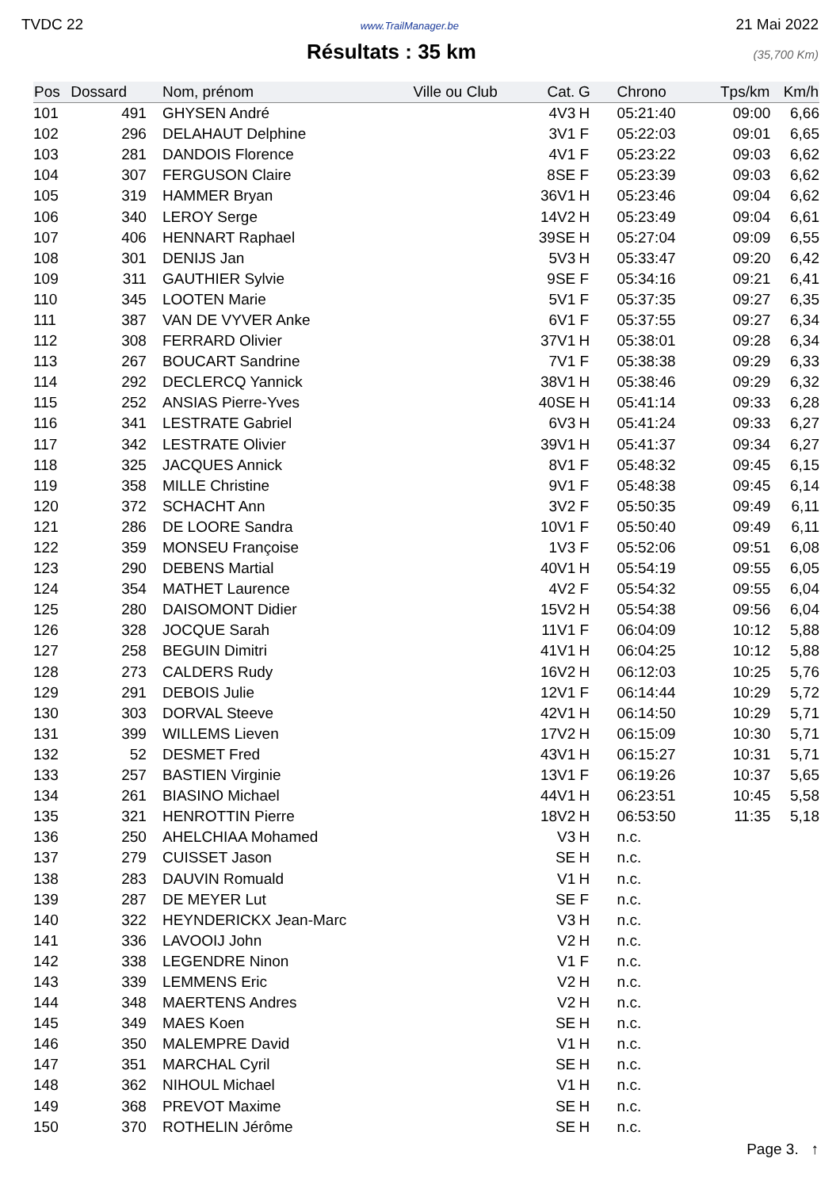TVDC 22 www.TrailManager.be 21 Mai 2022
Résultats : 35 km
(35,700 Km)
| Pos | Dossard | Nom, prénom | Ville ou Club | Cat. | G | Chrono | Tps/km | Km/h |
| --- | --- | --- | --- | --- | --- | --- | --- | --- |
| 101 | 491 | GHYSEN André | | 4V3 | H | 05:21:40 | 09:00 | 6,66 |
| 102 | 296 | DELAHAUT Delphine | | 3V1 | F | 05:22:03 | 09:01 | 6,65 |
| 103 | 281 | DANDOIS Florence | | 4V1 | F | 05:23:22 | 09:03 | 6,62 |
| 104 | 307 | FERGUSON Claire | | 8SE | F | 05:23:39 | 09:03 | 6,62 |
| 105 | 319 | HAMMER Bryan | | 36V1 | H | 05:23:46 | 09:04 | 6,62 |
| 106 | 340 | LEROY Serge | | 14V2 | H | 05:23:49 | 09:04 | 6,61 |
| 107 | 406 | HENNART Raphael | | 39SE | H | 05:27:04 | 09:09 | 6,55 |
| 108 | 301 | DENIJS Jan | | 5V3 | H | 05:33:47 | 09:20 | 6,42 |
| 109 | 311 | GAUTHIER Sylvie | | 9SE | F | 05:34:16 | 09:21 | 6,41 |
| 110 | 345 | LOOTEN Marie | | 5V1 | F | 05:37:35 | 09:27 | 6,35 |
| 111 | 387 | VAN DE VYVER Anke | | 6V1 | F | 05:37:55 | 09:27 | 6,34 |
| 112 | 308 | FERRARD Olivier | | 37V1 | H | 05:38:01 | 09:28 | 6,34 |
| 113 | 267 | BOUCART Sandrine | | 7V1 | F | 05:38:38 | 09:29 | 6,33 |
| 114 | 292 | DECLERCQ Yannick | | 38V1 | H | 05:38:46 | 09:29 | 6,32 |
| 115 | 252 | ANSIAS Pierre-Yves | | 40SE | H | 05:41:14 | 09:33 | 6,28 |
| 116 | 341 | LESTRATE Gabriel | | 6V3 | H | 05:41:24 | 09:33 | 6,27 |
| 117 | 342 | LESTRATE Olivier | | 39V1 | H | 05:41:37 | 09:34 | 6,27 |
| 118 | 325 | JACQUES Annick | | 8V1 | F | 05:48:32 | 09:45 | 6,15 |
| 119 | 358 | MILLE Christine | | 9V1 | F | 05:48:38 | 09:45 | 6,14 |
| 120 | 372 | SCHACHT Ann | | 3V2 | F | 05:50:35 | 09:49 | 6,11 |
| 121 | 286 | DE LOORE Sandra | | 10V1 | F | 05:50:40 | 09:49 | 6,11 |
| 122 | 359 | MONSEU Françoise | | 1V3 | F | 05:52:06 | 09:51 | 6,08 |
| 123 | 290 | DEBENS Martial | | 40V1 | H | 05:54:19 | 09:55 | 6,05 |
| 124 | 354 | MATHET Laurence | | 4V2 | F | 05:54:32 | 09:55 | 6,04 |
| 125 | 280 | DAISOMONT Didier | | 15V2 | H | 05:54:38 | 09:56 | 6,04 |
| 126 | 328 | JOCQUE Sarah | | 11V1 | F | 06:04:09 | 10:12 | 5,88 |
| 127 | 258 | BEGUIN Dimitri | | 41V1 | H | 06:04:25 | 10:12 | 5,88 |
| 128 | 273 | CALDERS Rudy | | 16V2 | H | 06:12:03 | 10:25 | 5,76 |
| 129 | 291 | DEBOIS Julie | | 12V1 | F | 06:14:44 | 10:29 | 5,72 |
| 130 | 303 | DORVAL Steeve | | 42V1 | H | 06:14:50 | 10:29 | 5,71 |
| 131 | 399 | WILLEMS Lieven | | 17V2 | H | 06:15:09 | 10:30 | 5,71 |
| 132 | 52 | DESMET Fred | | 43V1 | H | 06:15:27 | 10:31 | 5,71 |
| 133 | 257 | BASTIEN Virginie | | 13V1 | F | 06:19:26 | 10:37 | 5,65 |
| 134 | 261 | BIASINO Michael | | 44V1 | H | 06:23:51 | 10:45 | 5,58 |
| 135 | 321 | HENROTTIN Pierre | | 18V2 | H | 06:53:50 | 11:35 | 5,18 |
| 136 | 250 | AHELCHIAA Mohamed | | V3 | H | n.c. | | |
| 137 | 279 | CUISSET Jason | | SE | H | n.c. | | |
| 138 | 283 | DAUVIN Romuald | | V1 | H | n.c. | | |
| 139 | 287 | DE MEYER Lut | | SE | F | n.c. | | |
| 140 | 322 | HEYNDERICKX Jean-Marc | | V3 | H | n.c. | | |
| 141 | 336 | LAVOOIJ John | | V2 | H | n.c. | | |
| 142 | 338 | LEGENDRE Ninon | | V1 | F | n.c. | | |
| 143 | 339 | LEMMENS Eric | | V2 | H | n.c. | | |
| 144 | 348 | MAERTENS Andres | | V2 | H | n.c. | | |
| 145 | 349 | MAES Koen | | SE | H | n.c. | | |
| 146 | 350 | MALEMPRE David | | V1 | H | n.c. | | |
| 147 | 351 | MARCHAL Cyril | | SE | H | n.c. | | |
| 148 | 362 | NIHOUL Michael | | V1 | H | n.c. | | |
| 149 | 368 | PREVOT Maxime | | SE | H | n.c. | | |
| 150 | 370 | ROTHELIN Jérôme | | SE | H | n.c. | | |
Page 3. ↑